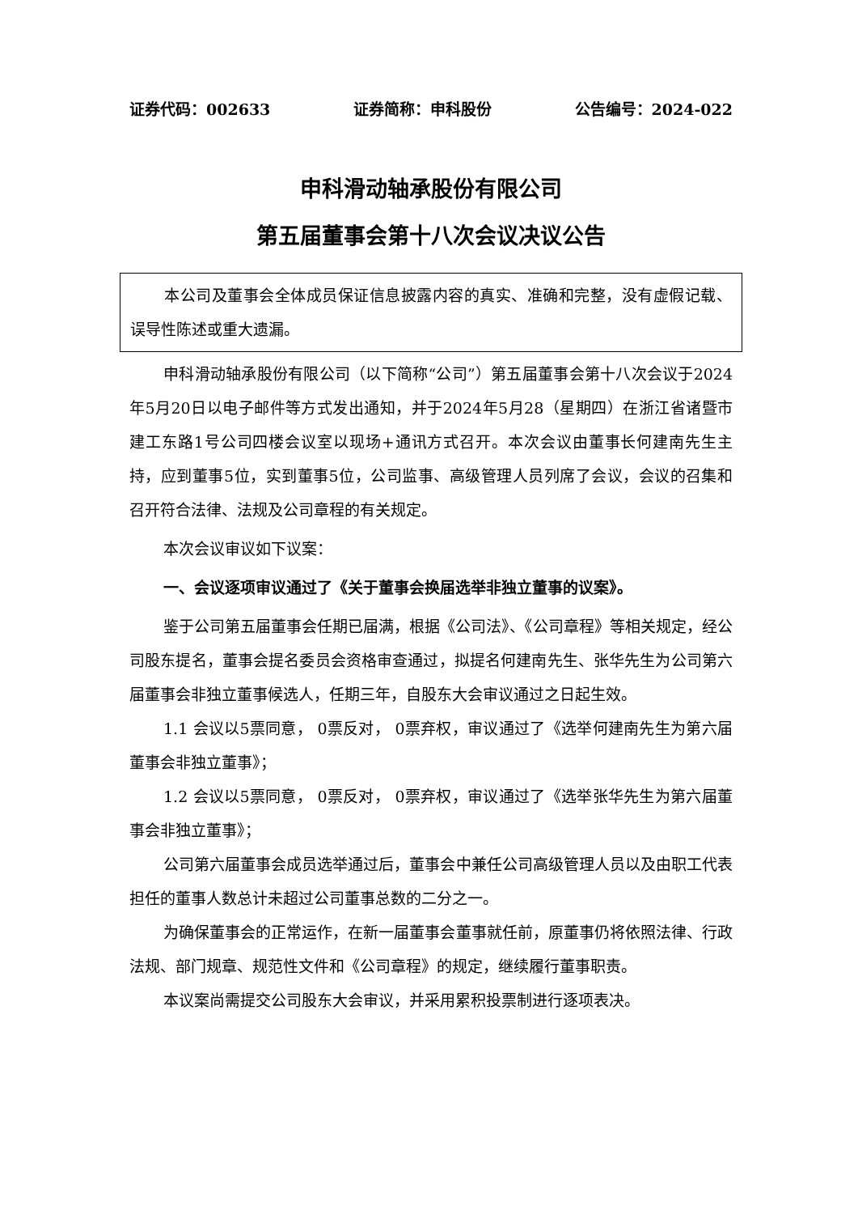证券代码：002633 证券简称：申科股份 公告编号：2024-022
申科滑动轴承股份有限公司
第五届董事会第十八次会议决议公告
本公司及董事会全体成员保证信息披露内容的真实、准确和完整，没有虚假记载、误导性陈述或重大遗漏。
申科滑动轴承股份有限公司（以下简称“公司”）第五届董事会第十八次会议于2024年5月20日以电子邮件等方式发出通知，并于2024年5月28（星期四）在浙江省诸暨市建工东路1号公司四楼会议室以现场+通讯方式召开。本次会议由董事长何建南先生主持，应到董事5位，实到董事5位，公司监事、高级管理人员列席了会议，会议的召集和召开符合法律、法规及公司章程的有关规定。
本次会议审议如下议案：
一、会议逐项审议通过了《关于董事会换届选举非独立董事的议案》。
鉴于公司第五届董事会任期已届满，根据《公司法》、《公司章程》等相关规定，经公司股东提名，董事会提名委员会资格审查通过，拟提名何建南先生、张华先生为公司第六届董事会非独立董事候选人，任期三年，自股东大会审议通过之日起生效。
1.1 会议以5票同意， 0票反对， 0票弃权，审议通过了《选举何建南先生为第六届董事会非独立董事》；
1.2 会议以5票同意， 0票反对， 0票弃权，审议通过了《选举张华先生为第六届董事会非独立董事》；
公司第六届董事会成员选举通过后，董事会中兼任公司高级管理人员以及由职工代表担任的董事人数总计未超过公司董事总数的二分之一。
为确保董事会的正常运作，在新一届董事会董事就任前，原董事仍将依照法律、行政法规、部门规章、规范性文件和《公司章程》的规定，继续履行董事职责。
本议案尚需提交公司股东大会审议，并采用累积投票制进行逐项表决。